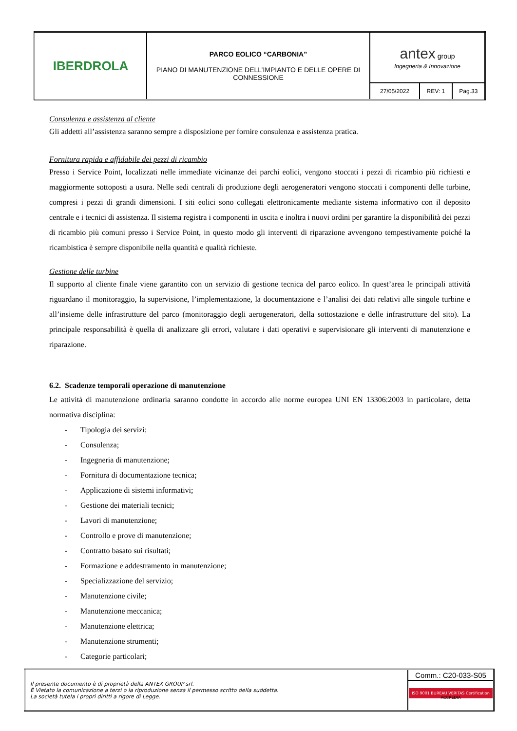| IBERDROLA | PARCO EOLICO “CARBONIA” PIANO DI MANUTENZIONE DELL’IMPIANTO E DELLE OPERE DI CONNESSIONE | antex group Ingegneria & Innovazione | | |
| | | 27/05/2022 | REV: 1 | Pag.33 |
Consulenza e assistenza al cliente
Gli addetti all’assistenza saranno sempre a disposizione per fornire consulenza e assistenza pratica.
Fornitura rapida e affidabile dei pezzi di ricambio
Presso i Service Point, localizzati nelle immediate vicinanze dei parchi eolici, vengono stoccati i pezzi di ricambio più richiesti e maggiormente sottoposti a usura. Nelle sedi centrali di produzione degli aerogeneratori vengono stoccati i componenti delle turbine, compresi i pezzi di grandi dimensioni. I siti eolici sono collegati elettronicamente mediante sistema informativo con il deposito centrale e i tecnici di assistenza. Il sistema registra i componenti in uscita e inoltra i nuovi ordini per garantire la disponibilità dei pezzi di ricambio più comuni presso i Service Point, in questo modo gli interventi di riparazione avvengono tempestivamente poiché la ricambistica è sempre disponibile nella quantità e qualità richieste.
Gestione delle turbine
Il supporto al cliente finale viene garantito con un servizio di gestione tecnica del parco eolico. In quest’area le principali attività riguardano il monitoraggio, la supervisione, l’implementazione, la documentazione e l’analisi dei dati relativi alle singole turbine e all’insieme delle infrastrutture del parco (monitoraggio degli aerogeneratori, della sottostazione e delle infrastrutture del sito). La principale responsabilità è quella di analizzare gli errori, valutare i dati operativi e supervisionare gli interventi di manutenzione e riparazione.
6.2. Scadenze temporali operazione di manutenzione
Le attività di manutenzione ordinaria saranno condotte in accordo alle norme europea UNI EN 13306:2003 in particolare, detta normativa disciplina:
- Tipologia dei servizi:
- Consulenza;
- Ingegneria di manutenzione;
- Fornitura di documentazione tecnica;
- Applicazione di sistemi informativi;
- Gestione dei materiali tecnici;
- Lavori di manutenzione;
- Controllo e prove di manutenzione;
- Contratto basato sui risultati;
- Formazione e addestramento in manutenzione;
- Specializzazione del servizio;
- Manutenzione civile;
- Manutenzione meccanica;
- Manutenzione elettrica;
- Manutenzione strumenti;
- Categorie particolari;
| Il presente documento è di proprietà della ANTEX GROUP srl. È Vietato la comunicazione a terzi o la riproduzione senza il permesso scritto della suddetta. La società tutela i propri diritti a rigore di Legge. | Comm.: C20-033-S05 |
| | ISO 9001 BUREAU VERITAS Certification ACCREDIA |